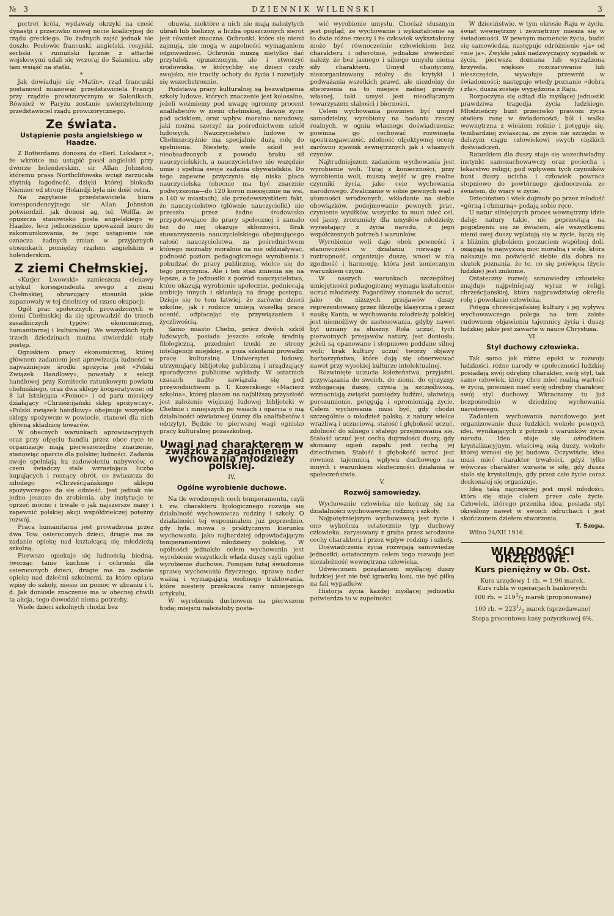№ 3 DZIENNIK WILEŃSKI 3
portret króla, wydawały okrzyki na cześć dynastji i przeciwko nowej nocie koalicyjnej do rządu greckiego. Do żadnych zajść jednak nie doszło. Posłowie francuski, angielski, rosyjski, serbski i rumuński łącznie z attaché wojskowymi udali się wczoraj do Salamisu, aby tam wsiąść na statki.
*
Jak dowiaduje się «Matin», rząd francuski postanowił mianować przedstawiciela Francji przy rządzie prowizorycznym w Salonikach. Również w Paryżu zostanie uwierzytelniony przedstawiciel rządu prowizorycznego.
Ze świata.
Ustąpienie posła angielskiego w Haadze.
Z Rotterdamu donoszą do «Berl. Lokalanz.», że wkrótce ma ustąpić poseł angielski przy dworze holenderskim, sir Allan Johnston, któremu prasa Northclifowska wciąż zarzucała zbytnią łagodność, dzięki której blokada Niemiec od strony Holandji była nie dość ostra.
Na zapytanie przedstawiciela biura korespondencyjnego sir Allan Johnston potwierdził, jak donosi ag. tel. Wolffa, że opuszcza stanowisko posła angielskiego w Haadze, lecz jednocześnie upoważnił biuro do zakomunikowania, że jego ustąpienie nie oznacza żadnych zmian w przyjaznych stosunkach pomiędzy rządem angielskim a holenderskim.
Z ziemi Chełmskiej.
«Kurjer Lwowski» zamieszcza ciekawy artykuł korespondenta swego z ziemi Chełmskiej, obrazujący stosunki jakie zapanowały w tej dzielnicy od czasu okupacji:
Ogół prac społecznych, prowadzonych w ziemi Chełmskiej da się sprowadzić do trzech zasadniczych typów: ekonomicznej, humanitarnej i kulturalnej. We wszystkich tych trzech dziedzinach można stwierdzić stały postęp.
Ogniskiem pracy ekonomicznej, której głównem zadaniem jest aprowizacja ludności w najważniejsze środki spożycia jest «Polski Związek Handlowy», powstały z sekcji handlowej przy Komitecie ratunkowym powiatu chełmskiego, oraz dwa sklepy kooperatywne: od 8 lat istniejąca «Pomoc» i od paru miesięcy działający «Chrześcijański sklep spożywczy». «Polski związek handlowy» obejmuje wszystkie sklepy spożywcze w powiecie, stanowi dla nich główną składnicę towarów.
W obecnych warunkach aprowizacyjnych oraz przy objęciu handlu przez obce ręce te organizacje mają pierwszorzędne znaczenie, stanowiąc oparcie dla polskiej ludności. Zadania swoje spełniają ku zadowoleniu nabywców, o czem świadczy stale wzrastająca liczba kupujących i rosnący obrót, co zwłaszcza do młodego «Chrześcijańskiego sklepu spożywczego» da się odnieść. Jest jednak nie jedno jeszcze do zrobienia, aby instytucje te oprzeć mocno i trwale o jak najszersze masy i zapewnić polskiej akcji współdzielczej potężny rozwój.
Praca humanitarna jest prowadzona przez dwa Tow. osieroconych dzieci, drugie ma za zadanie opiekę nad kształcącą się młodzieżą szkolną.
Pierwsze opiekuje się ludnością biedną, tworząc tanie kuchnie i ochronki dla osieroconych dzieci, drugie ma za zadanie opiekę nad dziećmi szkolnemi, za które opłaca wpisy do szkoły, niesie im pomoc w ubraniu i t. d. Jak doniosłe znaczenie ma w obecnej chwili ta akcja, tego dowodzić niema potrzeby.
Wiele dzieci szkolnych chodzi bez
obuwia, niektóre z nich nie mają należytych ubrań lub bielizny, a liczba opuszczonych sierot jest również znaczna. Ochronki, które się niemi zajmują, nie mogą w zupełności wymaganiom odpowiedzieć. Ochronki muszą nietylko dać przytułek opuszczonym, ale i stworzyć środowiska, w którychby się dzieci czuły swojsko, nie traciły ochoty do życia i rozwijały się wszechstronnie.
Podstawą pracy kulturalnej są bezwątpienia szkoły ludowe, których znaczenie jest kolosalne, jeżeli weźmiemy pod uwagę ogromny procent analfabetów w ziemi chełmskiej, dawne życie pod uciskiem, oraz wpływ moralno narodowy, jaki można szerzyć za pośrednictwem szkół ludowych. Nauczycielstwo ludowe w Chełmszczyźnie ma specjalnie dużą rolę do spełnienia. Niestety, wiele szkół jest nieobsadzonych z powodu braku sił nauczycielskich, a nauczycielstwo nie wszędzie umie i spełnia swoje zadania obywatelskie. Do tego zapewne przyczynia się niska płaca nauczycielska (obecnie ma być znacznie podwyższona—do 120 koron miesięcznie na wsi, a 140 w miastach), ale przedewszystkiem fakt, że nauczycielstwo (głównie nauczycielki) nie przeszło przez żadne środowisko przygotowujące do pracy społecznej i zamało też do niej okazuje skłonności. Brak stowarzyszenia nauczycielskiego obejmującego całość nauczycielstwa, za pośrednictwem którego możnaby moralnie na nie oddziaływać, podnosić poziom pedagogicznego wyrobienia i pobudzać do pracy publicznej, wielce się do tego przyczynia. Ale i ten stan zmienia się na lepsze, a te jednostki z pośród nauczycielstwa, które okazują wyrobienie społeczne, podniecają ambicję innych i skłaniają na drogę postępu. Dzieje się to tem łatwiej, że zarówno dzieci szkolne, jak i rodzice umieją wszelką pracę ocenić, odpłacając się przywiązaniem i życzliwością.
Samo miasto Chełm, prócz dwóch szkół ludowych, posiada jeszcze szkołę średnią filologiczną, przedmiot troski ze strony inteligencji miejskiej, a poza szkołami prowadzi pracę kulturalną Uniwersytet ludowy, utrzymujący bibljotekę publiczną i urządzający sporadyczne publiczne wykłady. W ostatnich czasach nadto zawiązała się pod przewodnictwem p. T. Kozerskiego «Macierz szkolna», której planem na najbliższą przyszłość jest założenie większej ludowej bibljoteki w Chełmie i mniejszych po wsiach i oparcia o nią działalności oświatowej (kursy dla analfabetów i odczyty). Będzie to pierwszej wagi ognisko pracy kulturalnej pozaszkolnej.
Uwagi nad charakterem w związku z zagadnieniem wychowania młodzieży polskiej.
IV.
Ogólne wyrobienie duchowe.
Na tle wrodzonych cech temperamentu, czyli t. zw. charakteru bjologicznego rozwija się działalność wychowawcza rodziny i szkoły. O działalności tej wspominałem już poprzednio, gdy była mowa o praktycznym kierunku wychowania, jako najbardziej odpowiadającym temperamentowi młodzieży polskiej. W ogólności jednakże celem wychowania jest wyrobienie wszystkich władz duszy czyli ogólne wyrobienie duchowe. Pomijam tutaj świadomie sprawę wychowania fizycznego, sprawę nader ważną i wymagającą osobnego traktowania, które niestety przekracza ramy niniejszego artykułu.
W wyrobieniu duchowem na pierwszem bodaj miejscu należałoby posta-
wić wyrobienie umysłu. Chociaż słusznym jest pogląd, że wychowanie i wykształcenie są to dwie różne rzeczy i że człowiek wykształcony może być równocześnie człowiekiem bez charakteru i odwrotnie, jednakże stwierdzić należy, że bez jasnego i silnego umysłu niema siły charakteru. Umysł chaotyczny, niezorganizowany, zdolny do krytyki i podważania wszelkich prawd, ale niezdolny do stworzenia na to miejsce żadnej prawdy własnej, taki umysł jest nieodłącznym towarzyszem słabości i bierności.
Celem wychowania powinien być umysł samodzielny, wyrobiony na badaniu rzeczy realnych, w ogniu własnego doświadczenia: powinna go cechować rozwinięta spostrzegawczość, zdolność objektywnej oceny zarówno zjawisk zewnętrznych jak i własnych czynów.
Najtrudniejszem zadaniem wychowania jest wyrobienie woli. Tutaj z konieczności, przy wyrobieniu woli, muszą wejść w grę realne czynniki życia, jako cele wychowania narodowego. Zwalczanie w sobie pewnych wad i ułomności wrodzonych, wkładanie na siebie obowiązków, podejmowanie pewnych prac, czynienie wysiłków, wszystko to musi mieć cel, cel jasny, zrozumiały dla umysłów młodzieży, wyrastający z życia narodu, z jego współczesnych potrzeb i warunków.
Wyrobienie woli daje obok pewności i stanowczości w działaniu rozwagę i roztropność, organizuje duszę, wnosi w nią zgodność i harmonję, która jest koniecznym warunkiem czynu.
W naszych warunkach szczególnej umiejętności pedagogicznej wymaga kształcenie uczuć młodzieży. Pogardliwy stosunek do uczuć, jako do niższych przejawów duszy reprezentowany przez filozofję klasyczną i przez naukę Kanta, w wychowaniu młodzieży polskiej jest niemożliwy do zastosowania, gdyby nawet był uznany za słuszny. Rola uczuć, tych pierwotnych przejawów natury, jest doniosła, jeżeli są opanowane i stopniowo poddane silnej woli; brak kultury uczuć tworzy objawy barbarzyństwa, które dają się obserwować nawet przy wysokiej kulturze intelektualnej.
Rozwinięte uczucia koleżeństwa, przyjaźni, przywiązania do swoich, do ziemi, do ojczyzny, wzbogacają duszę, czynią ją szczęśliwszą, wzmacniają związki pomiędzy ludźmi, ułatwiają porozumienie, potęgują i opromieniają życie. Celem wychowania musi być, gdy chodzi szczególnie o młodzież polską, z natury wielce wrażliwą i uczuciową, stałość i głębokość uczuć, zdolność do silnego i stałego przejmowania się. Stałość uczuć jest cechą dojrzałości duszy, gdy słomiany ogień zapału jest cechą jej dzieciństwa. Stałość i głębokość uczuć jest również tajemnicą wpływu duchowego na innych i warunkiem skuteczności działania w społeczeństwie.
V.
Rozwój samowiedzy.
Wychowanie człowieka nie kończy się na działalności wychowawczej rodziny i szkoły.
Najpotężniejszym wychowawcą jest życie i ono wykończa ostatecznie typ duchowy człowieka, zarysowany z gruba przez wrodzone cechy charakteru i przez wpływ rodziny i szkoły.
Doświadczenia życia rozwijają samowiedzę jednostki; ostatecznym celem tego rozwoju jest niezależność wewnętrzna człowieka.
Odwiecznem pożądaniem myślącej duszy ludzkiej jest nie być igraszką losu, nie być piłką na fali wypadków.
Historja życia każdej myślącej jednostki potwierdza to w zupełności.
W dzieciństwie, w tym okresie Raju w życiu, świat wewnętrzny i zewnętrzny miesza się w świadomości. W pewnym momencie życia, budzi się samowiedza, następuje odróżnienie «ja» od «nie ja». Zwykle jakiś nadzwyczajny wypadek w życiu, pierwsza doznana lub wyrządzona krzywda, większe rozczarowanie lub nieszczęście, wywołuje przewrót w świadomości; następuje wtedy poznanie «dobra i zła», dusza zostaje wypędzona z Raju.
Rozpoczyna się odtąd dla myślącej jednostki prawdziwa tragedja życia ludzkiego. Młodzieńczy bunt przeciwko prawom życia otwiera ranę w świadomości; ból i walka wewnętrzna z wiekiem rośnie i potęguje się, tembardziej zwłaszcza, że życie nie szczędzi w dalszym ciągu człowiekowi swych ciężkich doświadczeń.
Ratunkiem dla duszy staje się wszechwładny instynkt samozachowawczy oraz pociecha i lekarstwo religji; pod wpływem tych czynników bunt duszy ucicha i człowiek powraca stopniowo do powtórnego zjednoczenia ze światem, do wiary w życie.
Dzieciństwo i wiek dojrzały po przez młodość «górną i chmurną» podają sobie ręce.
U natur silniejszych proces wewnętrzny idzie dalej: natury takie, nie poprzestają na pogodzeniu się ze światem, ale wszystkiemi niemi swej duszy wplatają się w życie, łączą się z bliźnim głębokiem poczuciem wspólnej doli, osiągają tę najwyższą moc moralną i wolę, która nakazuje mu poświęcić siebie dla dobra na skutek poznania, że to, co się poświęca (życie ludzkie) jest znikome.
Ostateczny rozwój samowiedzy człowieka znajduje najpełniejszy wyraz w religji chrześcijańskiej, która najprawdziwiej określa rolę i powołanie człowieka.
Potęga chrześcijańskiej kultury i jej wpływu wychowawczego polega na tem zaiste cudownem objawieniu tajemnicy życia i duszy ludzkiej jakie jest zawarte w nauce Chrystusa.
VI.
Styl duchowy człowieka.
Tak samo jak różne epoki w rozwoju ludzkości, różne narody w społeczności ludzkiej posiadają swój odrębny charakter, swój styl, tak samo człowiek, który chce mieć realną wartość w życiu, powinien mieć swój odrębny charakter, swój styl duchowy. Wkraczamy tu już bezpośrednio w dziedzinę wychowania narodowego.
Zadaniem wychowania narodowego jest organizowanie dusz ludzkich wokoło pewnych idei, wynikających z potrzeb i warunków życia narodu. Idea staje się ośrodkiem krystalizacyjnym, właściwą osią duszy, wokoło której wznosi się jej budowa. Oczywiście, idea musi mieć charakter trwałości, gdyż tylko wówczas charakter wzrasta w siłę, gdy dusza stale się krystalizuje, gdy przez całe życie coraz doskonalej się organizuje.
Ideą taką najczęściej jest myśl młodości, która się staje ciałem przez całe życie. Człowiek, którego przenika idea, posiada styl określony nawet w swoich odruchach i jest skończonem dziełem stworzenia.
T. Szopa.
Wilno 24/XII 1916.
WIADOMOŚCI URZĘDOWE.
Kurs pieniężny w Ob. Ost.
Kurs urzędowy 1 rb. = 1,90 marek.
Kurs rubla w operacjach bankowych:
100 rb. = 2191/2 marek (proponowane)
100 rb. = 2231/2 marek (sprzedawane)
Stopa procentowa kasy pożyczkowej 6%.